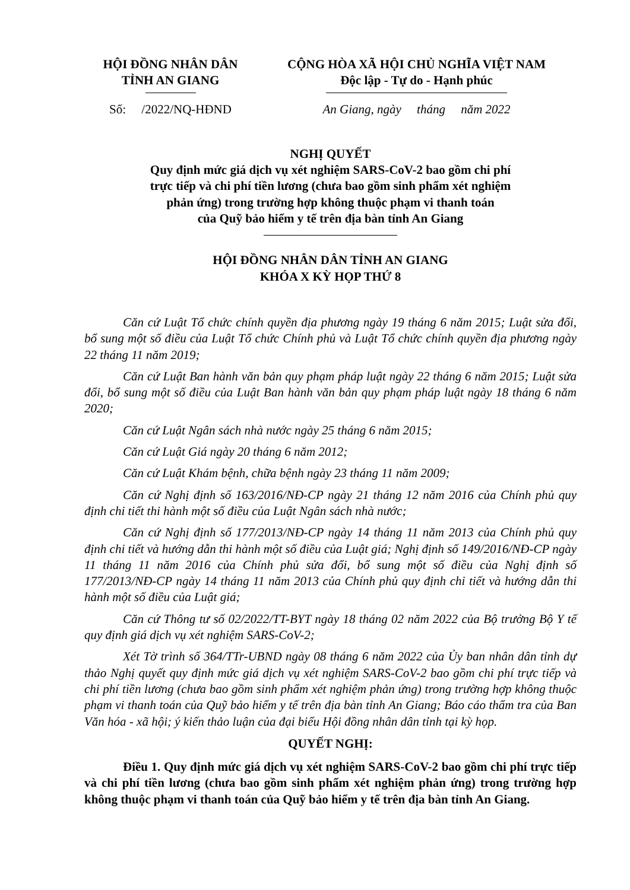HỘI ĐỒNG NHÂN DÂN
TỈNH AN GIANG
Số: /2022/NQ-HĐND
CỘNG HÒA XÃ HỘI CHỦ NGHĨA VIỆT NAM
Độc lập - Tự do - Hạnh phúc
An Giang, ngày tháng năm 2022
NGHỊ QUYẾT
Quy định mức giá dịch vụ xét nghiệm SARS-CoV-2 bao gồm chi phí
trực tiếp và chi phí tiền lương (chưa bao gồm sinh phẩm xét nghiệm
phản ứng) trong trường hợp không thuộc phạm vi thanh toán
của Quỹ bảo hiểm y tế trên địa bàn tỉnh An Giang
HỘI ĐỒNG NHÂN DÂN TỈNH AN GIANG
KHÓA X KỲ HỌP THỨ 8
Căn cứ Luật Tổ chức chính quyền địa phương ngày 19 tháng 6 năm 2015; Luật sửa đổi, bổ sung một số điều của Luật Tổ chức Chính phủ và Luật Tổ chức chính quyền địa phương ngày 22 tháng 11 năm 2019;
Căn cứ Luật Ban hành văn bản quy phạm pháp luật ngày 22 tháng 6 năm 2015; Luật sửa đổi, bổ sung một số điều của Luật Ban hành văn bản quy phạm pháp luật ngày 18 tháng 6 năm 2020;
Căn cứ Luật Ngân sách nhà nước ngày 25 tháng 6 năm 2015;
Căn cứ Luật Giá ngày 20 tháng 6 năm 2012;
Căn cứ Luật Khám bệnh, chữa bệnh ngày 23 tháng 11 năm 2009;
Căn cứ Nghị định số 163/2016/NĐ-CP ngày 21 tháng 12 năm 2016 của Chính phủ quy định chi tiết thi hành một số điều của Luật Ngân sách nhà nước;
Căn cứ Nghị định số 177/2013/NĐ-CP ngày 14 tháng 11 năm 2013 của Chính phủ quy định chi tiết và hướng dẫn thi hành một số điều của Luật giá; Nghị định số 149/2016/NĐ-CP ngày 11 tháng 11 năm 2016 của Chính phủ sửa đổi, bổ sung một số điều của Nghị định số 177/2013/NĐ-CP ngày 14 tháng 11 năm 2013 của Chính phủ quy định chi tiết và hướng dẫn thi hành một số điều của Luật giá;
Căn cứ Thông tư số 02/2022/TT-BYT ngày 18 tháng 02 năm 2022 của Bộ trưởng Bộ Y tế quy định giá dịch vụ xét nghiệm SARS-CoV-2;
Xét Tờ trình số 364/TTr-UBND ngày 08 tháng 6 năm 2022 của Ủy ban nhân dân tỉnh dự thảo Nghị quyết quy định mức giá dịch vụ xét nghiệm SARS-CoV-2 bao gồm chi phí trực tiếp và chi phí tiền lương (chưa bao gồm sinh phẩm xét nghiệm phản ứng) trong trường hợp không thuộc phạm vi thanh toán của Quỹ bảo hiểm y tế trên địa bàn tỉnh An Giang; Báo cáo thẩm tra của Ban Văn hóa - xã hội; ý kiến thảo luận của đại biểu Hội đồng nhân dân tỉnh tại kỳ họp.
QUYẾT NGHỊ:
Điều 1. Quy định mức giá dịch vụ xét nghiệm SARS-CoV-2 bao gồm chi phí trực tiếp và chi phí tiền lương (chưa bao gồm sinh phẩm xét nghiệm phản ứng) trong trường hợp không thuộc phạm vi thanh toán của Quỹ bảo hiểm y tế trên địa bàn tỉnh An Giang.